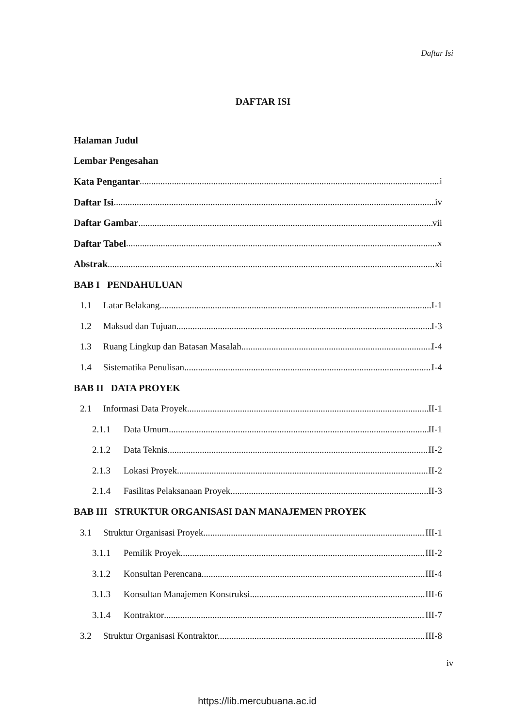Daftar Isi
DAFTAR ISI
Halaman Judul
Lembar Pengesahan
Kata Pengantar i
Daftar Isi iv
Daftar Gambar vii
Daftar Tabel x
Abstrak xi
BAB I PENDAHULUAN
1.1 Latar Belakang I-1
1.2 Maksud dan Tujuan I-3
1.3 Ruang Lingkup dan Batasan Masalah I-4
1.4 Sistematika Penulisan I-4
BAB II DATA PROYEK
2.1 Informasi Data Proyek II-1
2.1.1 Data Umum II-1
2.1.2 Data Teknis II-2
2.1.3 Lokasi Proyek II-2
2.1.4 Fasilitas Pelaksanaan Proyek II-3
BAB III STRUKTUR ORGANISASI DAN MANAJEMEN PROYEK
3.1 Struktur Organisasi Proyek III-1
3.1.1 Pemilik Proyek III-2
3.1.2 Konsultan Perencana III-4
3.1.3 Konsultan Manajemen Konstruksi III-6
3.1.4 Kontraktor III-7
3.2 Struktur Organisasi Kontraktor III-8
iv
https://lib.mercubuana.ac.id